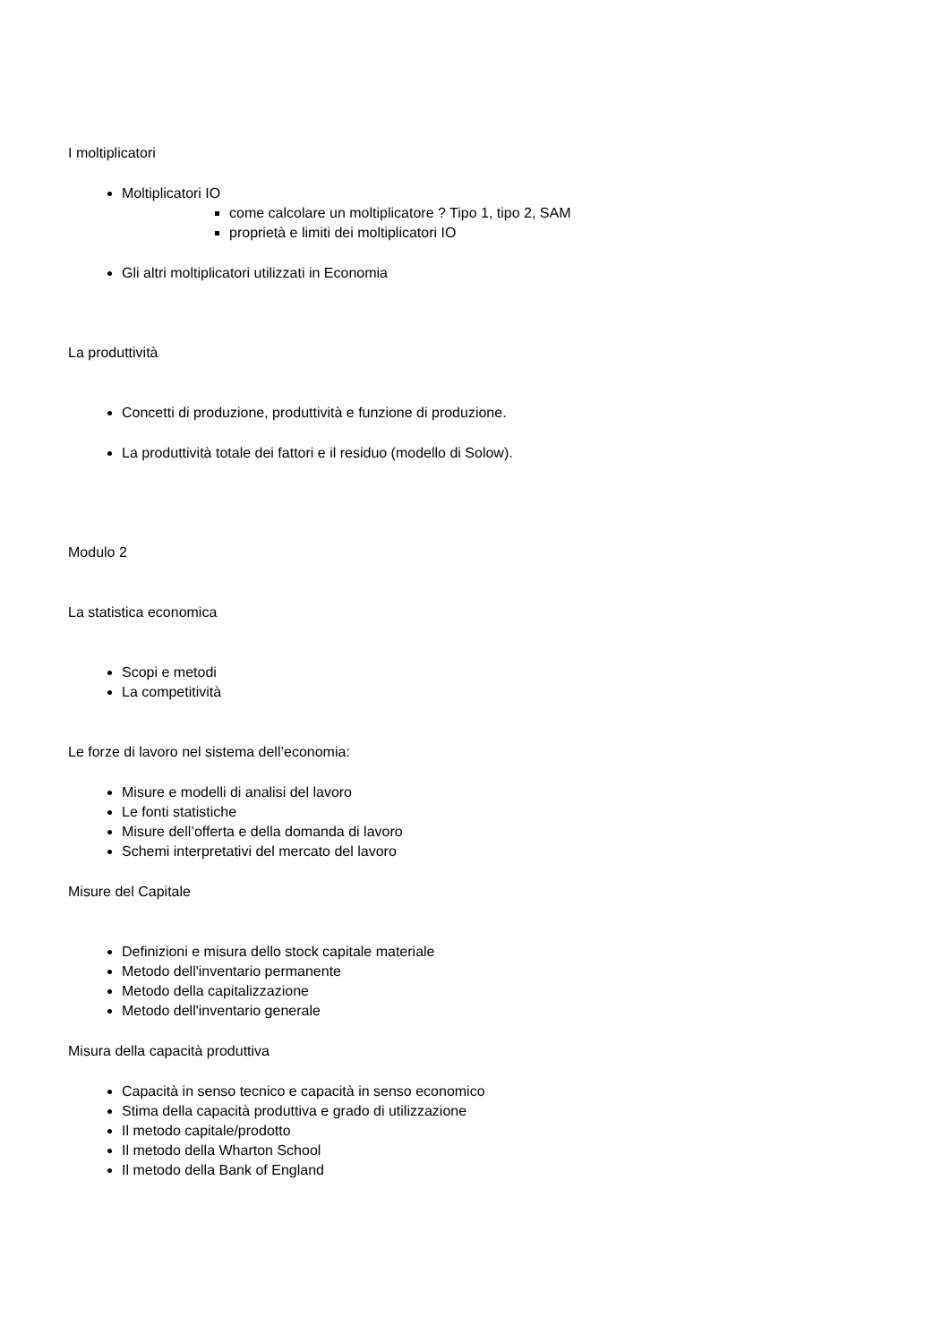I moltiplicatori
Moltiplicatori IO
come calcolare un moltiplicatore ? Tipo 1, tipo 2, SAM
proprietà e limiti dei moltiplicatori IO
Gli altri moltiplicatori utilizzati in Economia
La produttività
Concetti di produzione, produttività e funzione di produzione.
La produttività totale dei fattori e il residuo (modello di Solow).
Modulo 2
La statistica economica
Scopi e metodi
La competitività
Le forze di lavoro nel sistema dell’economia:
Misure e modelli di analisi del lavoro
Le fonti statistiche
Misure dell’offerta e della domanda di lavoro
Schemi interpretativi del mercato del lavoro
Misure del Capitale
Definizioni e misura dello stock capitale materiale
Metodo dell'inventario permanente
Metodo della capitalizzazione
Metodo dell'inventario generale
Misura della capacità produttiva
Capacità in senso tecnico e capacità in senso economico
Stima della capacità produttiva e grado di utilizzazione
Il metodo capitale/prodotto
Il metodo della Wharton School
Il metodo della Bank of England